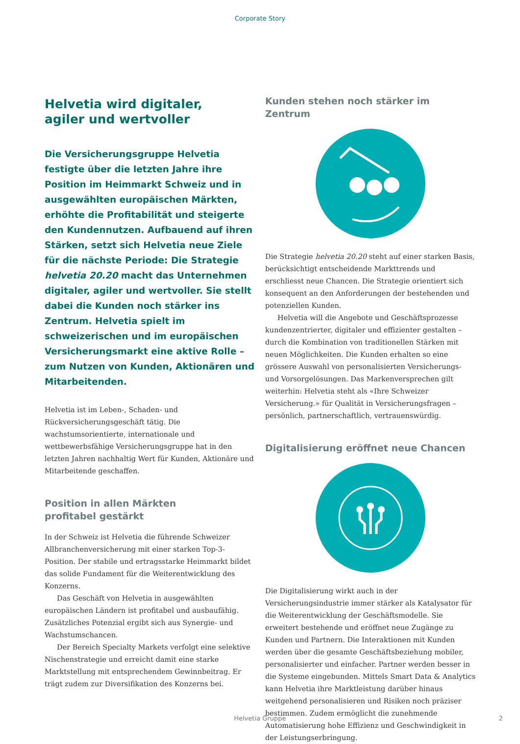Corporate Story
Helvetia wird digitaler,
agiler und wertvoller
Die Versicherungsgruppe Helvetia festigte über die letzten Jahre ihre Position im Heimmarkt Schweiz und in ausgewählten europäischen Märkten, erhöhte die Profitabilität und steigerte den Kundennutzen. Aufbauend auf ihren Stärken, setzt sich Helvetia neue Ziele für die nächste Periode: Die Strategie helvetia 20.20 macht das Unternehmen digitaler, agiler und wertvoller. Sie stellt dabei die Kunden noch stärker ins Zentrum. Helvetia spielt im schweizerischen und im europäischen Versicherungsmarkt eine aktive Rolle – zum Nutzen von Kunden, Aktionären und Mitarbeitenden.
Helvetia ist im Leben-, Schaden- und Rückversicherungsgeschäft tätig. Die wachstumsorientierte, internationale und wettbewerbsfähige Versicherungsgruppe hat in den letzten Jahren nachhaltig Wert für Kunden, Aktionäre und Mitarbeitende geschaffen.
Position in allen Märkten
profitabel gestärkt
In der Schweiz ist Helvetia die führende Schweizer Allbranchenversicherung mit einer starken Top-3-Position. Der stabile und ertragsstarke Heimmarkt bildet das solide Fundament für die Weiterentwicklung des Konzerns.
Das Geschäft von Helvetia in ausgewählten europäischen Ländern ist profitabel und ausbaufähig. Zusätzliches Potenzial ergibt sich aus Synergie- und Wachstumschancen.
Der Bereich Specialty Markets verfolgt eine selektive Nischenstrategie und erreicht damit eine starke Marktstellung mit entsprechendem Gewinnbeitrag. Er trägt zudem zur Diversifikation des Konzerns bei.
Kunden stehen noch stärker im Zentrum
Die Strategie helvetia 20.20 steht auf einer starken Basis, berücksichtigt entscheidende Markttrends und erschliesst neue Chancen. Die Strategie orientiert sich konsequent an den Anforderungen der bestehenden und potenziellen Kunden.
Helvetia will die Angebote und Geschäftsprozesse kundenzentrierter, digitaler und effizienter gestalten – durch die Kombination von traditionellen Stärken mit neuen Möglichkeiten. Die Kunden erhalten so eine grössere Auswahl von personalisierten Versicherungs- und Vorsorgelösungen. Das Markenversprechen gilt weiterhin: Helvetia steht als «Ihre Schweizer Versicherung.» für Qualität in Versicherungsfragen – persönlich, partnerschaftlich, vertrauenswürdig.
Digitalisierung eröffnet neue Chancen
Die Digitalisierung wirkt auch in der Versicherungsindustrie immer stärker als Katalysator für die Weiterentwicklung der Geschäftsmodelle. Sie erweitert bestehende und eröffnet neue Zugänge zu Kunden und Partnern. Die Interaktionen mit Kunden werden über die gesamte Geschäftsbeziehung mobiler, personalisierter und einfacher. Partner werden besser in die Systeme eingebunden. Mittels Smart Data & Analytics kann Helvetia ihre Marktleistung darüber hinaus weitgehend personalisieren und Risiken noch präziser bestimmen. Zudem ermöglicht die zunehmende Automatisierung hohe Effizienz und Geschwindigkeit in der Leistungserbringung.
Helvetia Gruppe 2